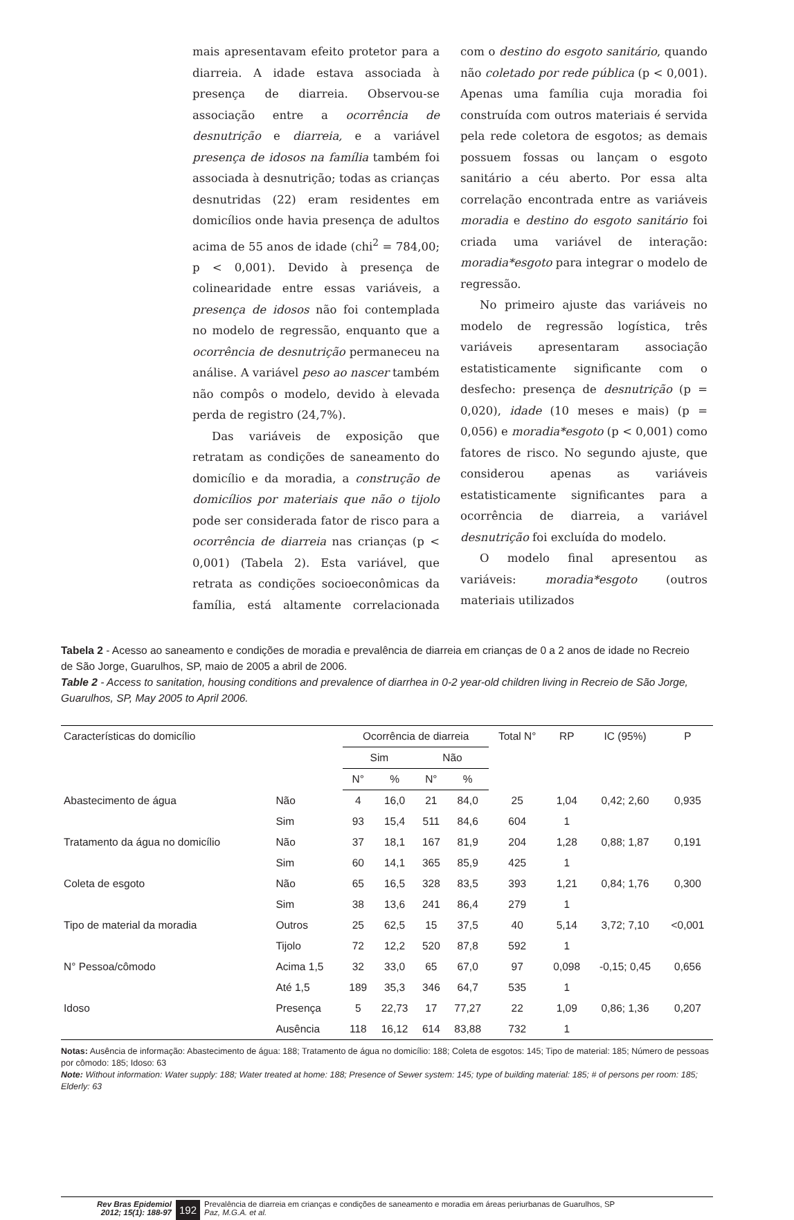mais apresentavam efeito protetor para a diarreia. A idade estava associada à presença de diarreia. Observou-se associação entre a ocorrência de desnutrição e diarreia, e a variável presença de idosos na família também foi associada à desnutrição; todas as crianças desnutridas (22) eram residentes em domicílios onde havia presença de adultos acima de 55 anos de idade (chi<sup>2</sup> = 784,00; p < 0,001). Devido à presença de colinearidade entre essas variáveis, a presença de idosos não foi contemplada no modelo de regressão, enquanto que a ocorrência de desnutrição permaneceu na análise. A variável peso ao nascer também não compôs o modelo, devido à elevada perda de registro (24,7%).
Das variáveis de exposição que retratam as condições de saneamento do domicílio e da moradia, a construção de domicílios por materiais que não o tijolo pode ser considerada fator de risco para a ocorrência de diarreia nas crianças (p < 0,001) (Tabela 2). Esta variável, que retrata as condições socioeconômicas da família, está altamente correlacionada com o destino do esgoto sanitário, quando não coletado por rede pública (p < 0,001). Apenas uma família cuja moradia foi construída com outros materiais é servida pela rede coletora de esgotos; as demais possuem fossas ou lançam o esgoto sanitário a céu aberto. Por essa alta correlação encontrada entre as variáveis moradia e destino do esgoto sanitário foi criada uma variável de interação: moradia*esgoto para integrar o modelo de regressão.
No primeiro ajuste das variáveis no modelo de regressão logística, três variáveis apresentaram associação estatisticamente significante com o desfecho: presença de desnutrição (p = 0,020), idade (10 meses e mais) (p = 0,056) e moradia*esgoto (p < 0,001) como fatores de risco. No segundo ajuste, que considerou apenas as variáveis estatisticamente significantes para a ocorrência de diarreia, a variável desnutrição foi excluída do modelo.
O modelo final apresentou as variáveis: moradia*esgoto (outros materiais utilizados
Tabela 2 - Acesso ao saneamento e condições de moradia e prevalência de diarreia em crianças de 0 a 2 anos de idade no Recreio de São Jorge, Guarulhos, SP, maio de 2005 a abril de 2006.
Table 2 - Access to sanitation, housing conditions and prevalence of diarrhea in 0-2 year-old children living in Recreio de São Jorge, Guarulhos, SP, May 2005 to April 2006.
| Características do domicílio | | Ocorrência de diarreia | | | | Total N° | RP | IC (95%) | P |
| --- | --- | --- | --- | --- | --- | --- | --- | --- | --- |
| | | Sim | | Não | | | | | |
| | | N° | % | N° | % | | | | |
| Abastecimento de água | Não | 4 | 16,0 | 21 | 84,0 | 25 | 1,04 | 0,42; 2,60 | 0,935 |
| | Sim | 93 | 15,4 | 511 | 84,6 | 604 | 1 | | |
| Tratamento da água no domicílio | Não | 37 | 18,1 | 167 | 81,9 | 204 | 1,28 | 0,88; 1,87 | 0,191 |
| | Sim | 60 | 14,1 | 365 | 85,9 | 425 | 1 | | |
| Coleta de esgoto | Não | 65 | 16,5 | 328 | 83,5 | 393 | 1,21 | 0,84; 1,76 | 0,300 |
| | Sim | 38 | 13,6 | 241 | 86,4 | 279 | 1 | | |
| Tipo de material da moradia | Outros | 25 | 62,5 | 15 | 37,5 | 40 | 5,14 | 3,72; 7,10 | <0,001 |
| | Tijolo | 72 | 12,2 | 520 | 87,8 | 592 | 1 | | |
| N° Pessoa/cômodo | Acima 1,5 | 32 | 33,0 | 65 | 67,0 | 97 | 0,098 | -0,15; 0,45 | 0,656 |
| | Até 1,5 | 189 | 35,3 | 346 | 64,7 | 535 | 1 | | |
| Idoso | Presença | 5 | 22,73 | 17 | 77,27 | 22 | 1,09 | 0,86; 1,36 | 0,207 |
| | Ausência | 118 | 16,12 | 614 | 83,88 | 732 | 1 | | |
Notas: Ausência de informação: Abastecimento de água: 188; Tratamento de água no domicílio: 188; Coleta de esgotos: 145; Tipo de material: 185; Número de pessoas por cômodo: 185; Idoso: 63
Note: Without information: Water supply: 188; Water treated at home: 188; Presence of Sewer system: 145; type of building material: 185; # of persons per room: 185; Elderly: 63
Rev Bras Epidemiol
2012; 15(1): 188-97
192
Prevalência de diarreia em crianças e condições de saneamento e moradia em áreas periurbanas de Guarulhos, SP
Paz, M.G.A. et al.